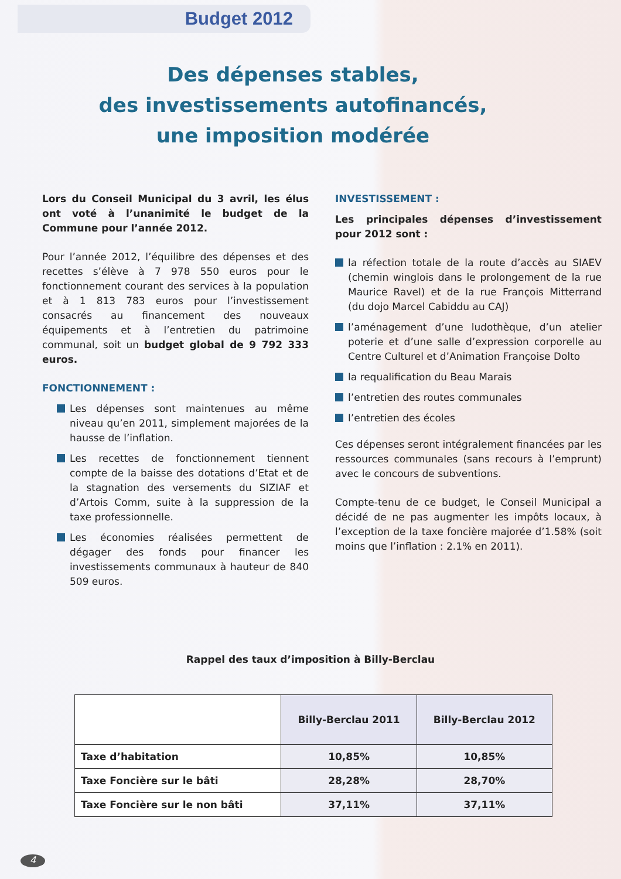Budget 2012
Des dépenses stables,
des investissements autofinancés,
une imposition modérée
Lors du Conseil Municipal du 3 avril, les élus ont voté à l’unanimité le budget de la Commune pour l’année 2012.
Pour l’année 2012, l’équilibre des dépenses et des recettes s’élève à 7 978 550 euros pour le fonctionnement courant des services à la population et à 1 813 783 euros pour l’investissement consacrés au financement des nouveaux équipements et à l’entretien du patrimoine communal, soit un budget global de 9 792 333 euros.
FONCTIONNEMENT :
Les dépenses sont maintenues au même niveau qu’en 2011, simplement majorées de la hausse de l’inflation.
Les recettes de fonctionnement tiennent compte de la baisse des dotations d’Etat et de la stagnation des versements du SIZIAF et d’Artois Comm, suite à la suppression de la taxe professionnelle.
Les économies réalisées permettent de dégager des fonds pour financer les investissements communaux à hauteur de 840 509 euros.
INVESTISSEMENT :
Les principales dépenses d’investissement pour 2012 sont :
la réfection totale de la route d’accès au SIAEV (chemin winglois dans le prolongement de la rue Maurice Ravel) et de la rue François Mitterrand (du dojo Marcel Cabiddu au CAJ)
l’aménagement d’une ludothèque, d’un atelier poterie et d’une salle d’expression corporelle au Centre Culturel et d’Animation Françoise Dolto
la requalification du Beau Marais
l’entretien des routes communales
l’entretien des écoles
Ces dépenses seront intégralement financées par les ressources communales (sans recours à l’emprunt) avec le concours de subventions.
Compte-tenu de ce budget, le Conseil Municipal a décidé de ne pas augmenter les impôts locaux, à l’exception de la taxe foncière majorée d’1.58% (soit moins que l’inflation : 2.1% en 2011).
Rappel des taux d’imposition à Billy-Berclau
| | Billy-Berclau 2011 | Billy-Berclau 2012 |
| --- | --- | --- |
| Taxe d’habitation | 10,85% | 10,85% |
| Taxe Foncière sur le bâti | 28,28% | 28,70% |
| Taxe Foncière sur le non bâti | 37,11% | 37,11% |
4